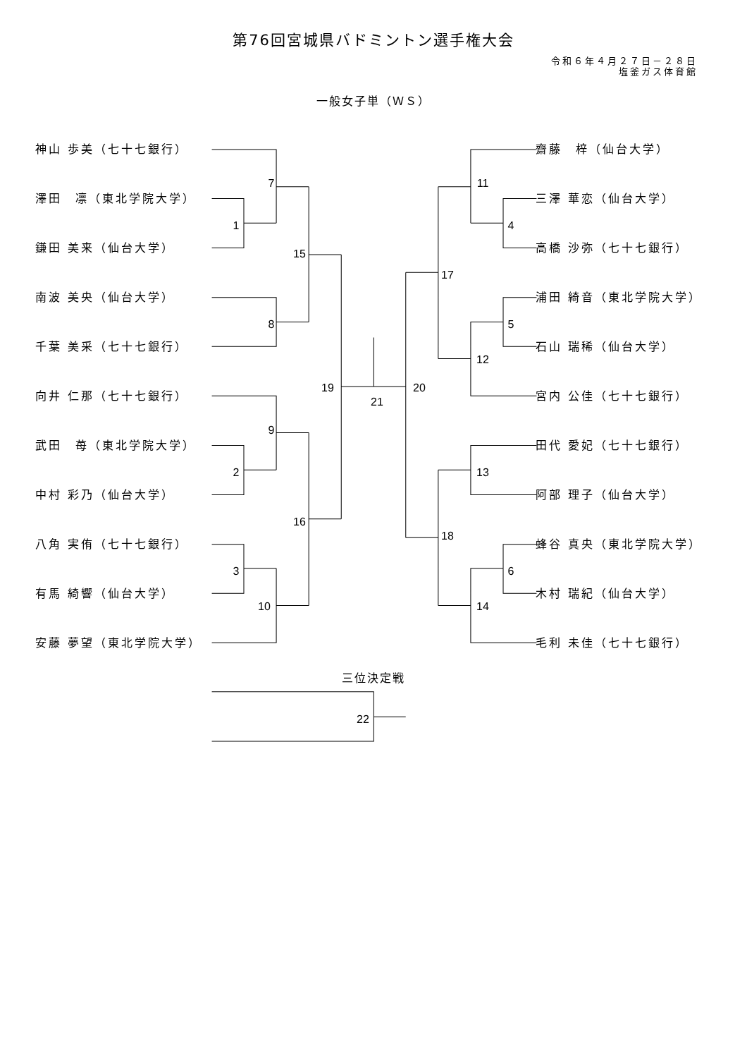第76回宮城県バドミントン選手権大会
令和６年４月２７日－２８日
塩釜ガス体育館
一般女子単（ＷＳ）
神山 歩美（七十七銀行）
澤田　凛（東北学院大学）
鎌田 美来（仙台大学）
南波 美央（仙台大学）
千葉 美采（七十七銀行）
向井 仁那（七十七銀行）
武田　苺（東北学院大学）
中村 彩乃（仙台大学）
八角 実侑（七十七銀行）
有馬 綺響（仙台大学）
安藤 夢望（東北学院大学）
7
1
15
8
19
21
20
9
2
16
3
10
11
4
17
5
12
13
18
6
14
齋藤　梓（仙台大学）
三澤 華恋（仙台大学）
高橋 沙弥（七十七銀行）
浦田 綺音（東北学院大学）
石山 瑞稀（仙台大学）
宮内 公佳（七十七銀行）
田代 愛妃（七十七銀行）
阿部 理子（仙台大学）
蜂谷 真央（東北学院大学）
木村 瑞紀（仙台大学）
毛利 未佳（七十七銀行）
三位決定戦
22